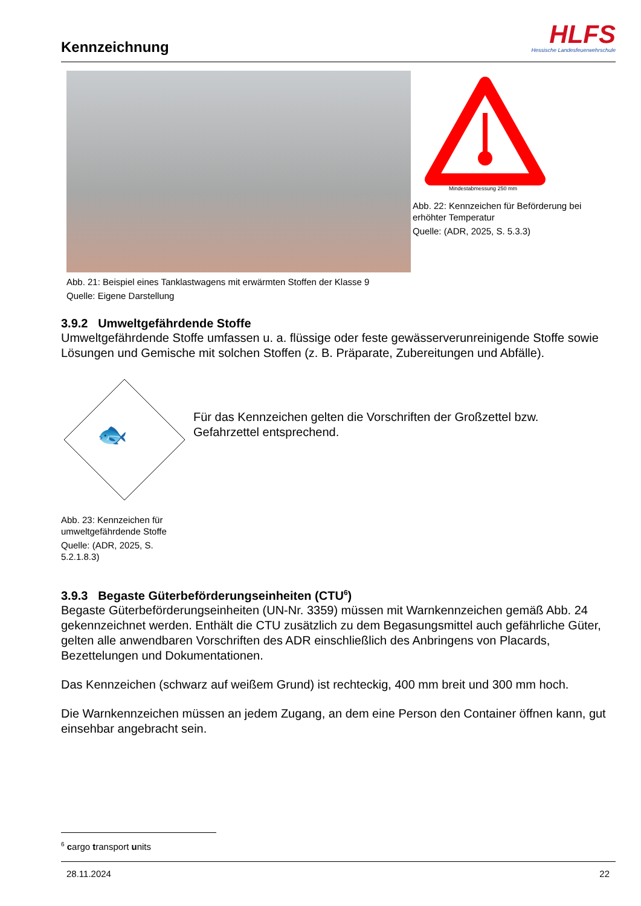Kennzeichnung
HLFS
Hessische Landesfeuerwehrschule
Abb. 21: Beispiel eines Tanklastwagens mit erwärmten Stoffen der Klasse 9
Quelle: Eigene Darstellung
Mindestabmessung 250 mm
Abb. 22: Kennzeichen für Beförderung bei erhöhter Temperatur
Quelle: (ADR, 2025, S. 5.3.3)
3.9.2 Umweltgefährdende Stoffe
Umweltgefährdende Stoffe umfassen u. a. flüssige oder feste gewässerverunreinigende Stoffe sowie Lösungen und Gemische mit solchen Stoffen (z. B. Präparate, Zubereitungen und Abfälle).
🐟
Abb. 23: Kennzeichen für umweltgefährdende Stoffe
Quelle: (ADR, 2025, S. 5.2.1.8.3)
Für das Kennzeichen gelten die Vorschriften der Großzettel bzw. Gefahrzettel entsprechend.
3.9.3 Begaste Güterbeförderungseinheiten (CTU<sup>6</sup>)
Begaste Güterbeförderungseinheiten (UN-Nr. 3359) müssen mit Warnkennzeichen gemäß Abb. 24 gekennzeichnet werden. Enthält die CTU zusätzlich zu dem Begasungsmittel auch gefährliche Güter, gelten alle anwendbaren Vorschriften des ADR einschließlich des Anbringens von Placards, Bezettelungen und Dokumentationen.
Das Kennzeichen (schwarz auf weißem Grund) ist rechteckig, 400 mm breit und 300 mm hoch.
Die Warnkennzeichen müssen an jedem Zugang, an dem eine Person den Container öffnen kann, gut einsehbar angebracht sein.
<sup>6</sup> cargo transport units
28.11.2024 22